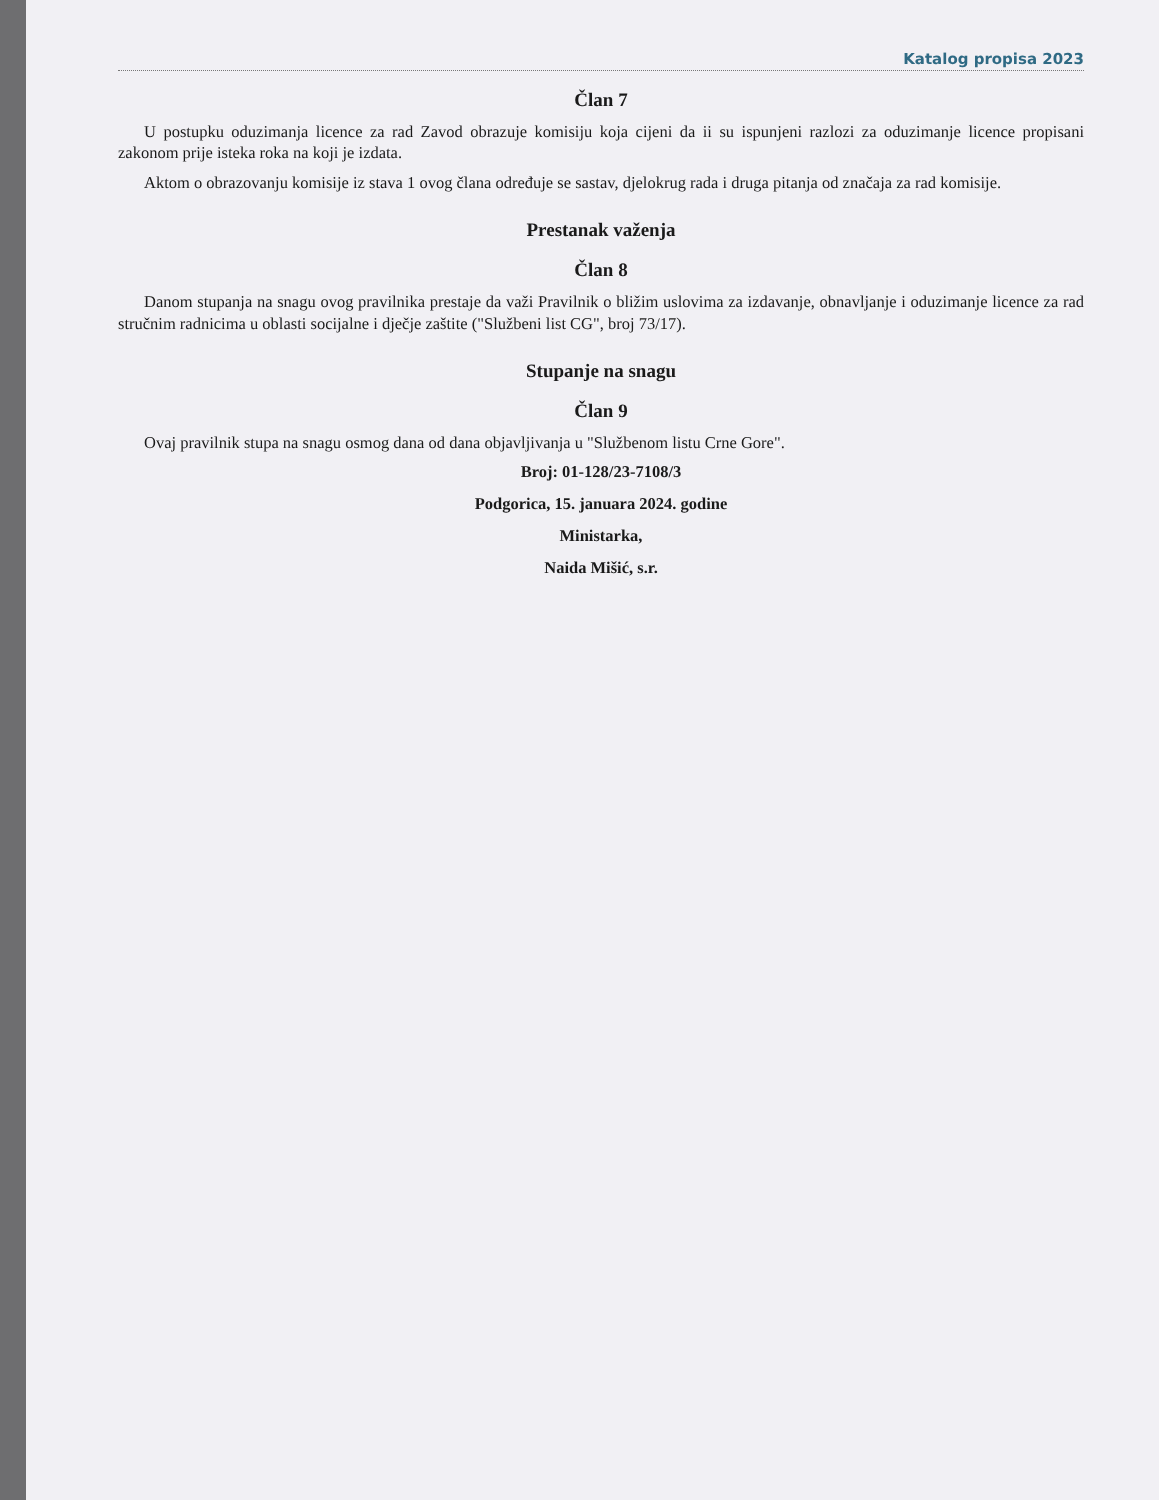Katalog propisa 2023
Član 7
U postupku oduzimanja licence za rad Zavod obrazuje komisiju koja cijeni da ii su ispunjeni razlozi za oduzimanje licence propisani zakonom prije isteka roka na koji je izdata.
Aktom o obrazovanju komisije iz stava 1 ovog člana određuje se sastav, djelokrug rada i druga pitanja od značaja za rad komisije.
Prestanak važenja
Član 8
Danom stupanja na snagu ovog pravilnika prestaje da važi Pravilnik o bližim uslovima za izdavanje, obnavljanje i oduzimanje licence za rad stručnim radnicima u oblasti socijalne i dječje zaštite ("Službeni list CG", broj 73/17).
Stupanje na snagu
Član 9
Ovaj pravilnik stupa na snagu osmog dana od dana objavljivanja u "Službenom listu Crne Gore".
Broj: 01-128/23-7108/3
Podgorica, 15. januara 2024. godine
Ministarka,
Naida Mišić, s.r.